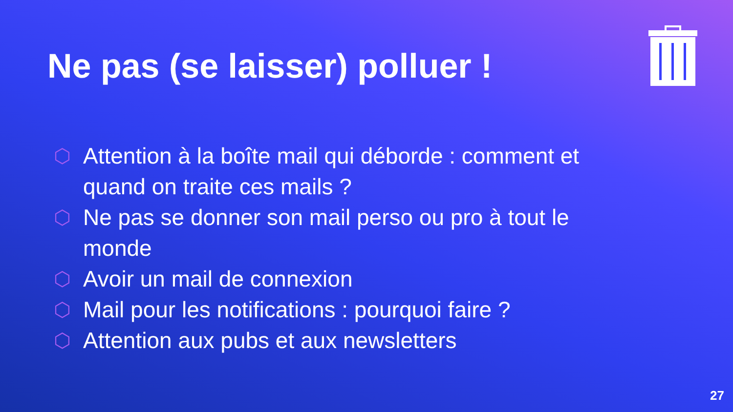Ne pas (se laisser) polluer !
⬡ Attention à la boîte mail qui déborde : comment et quand on traite ces mails ?
⬡ Ne pas se donner son mail perso ou pro à tout le monde
⬡ Avoir un mail de connexion
⬡ Mail pour les notifications : pourquoi faire ?
⬡ Attention aux pubs et aux newsletters
27